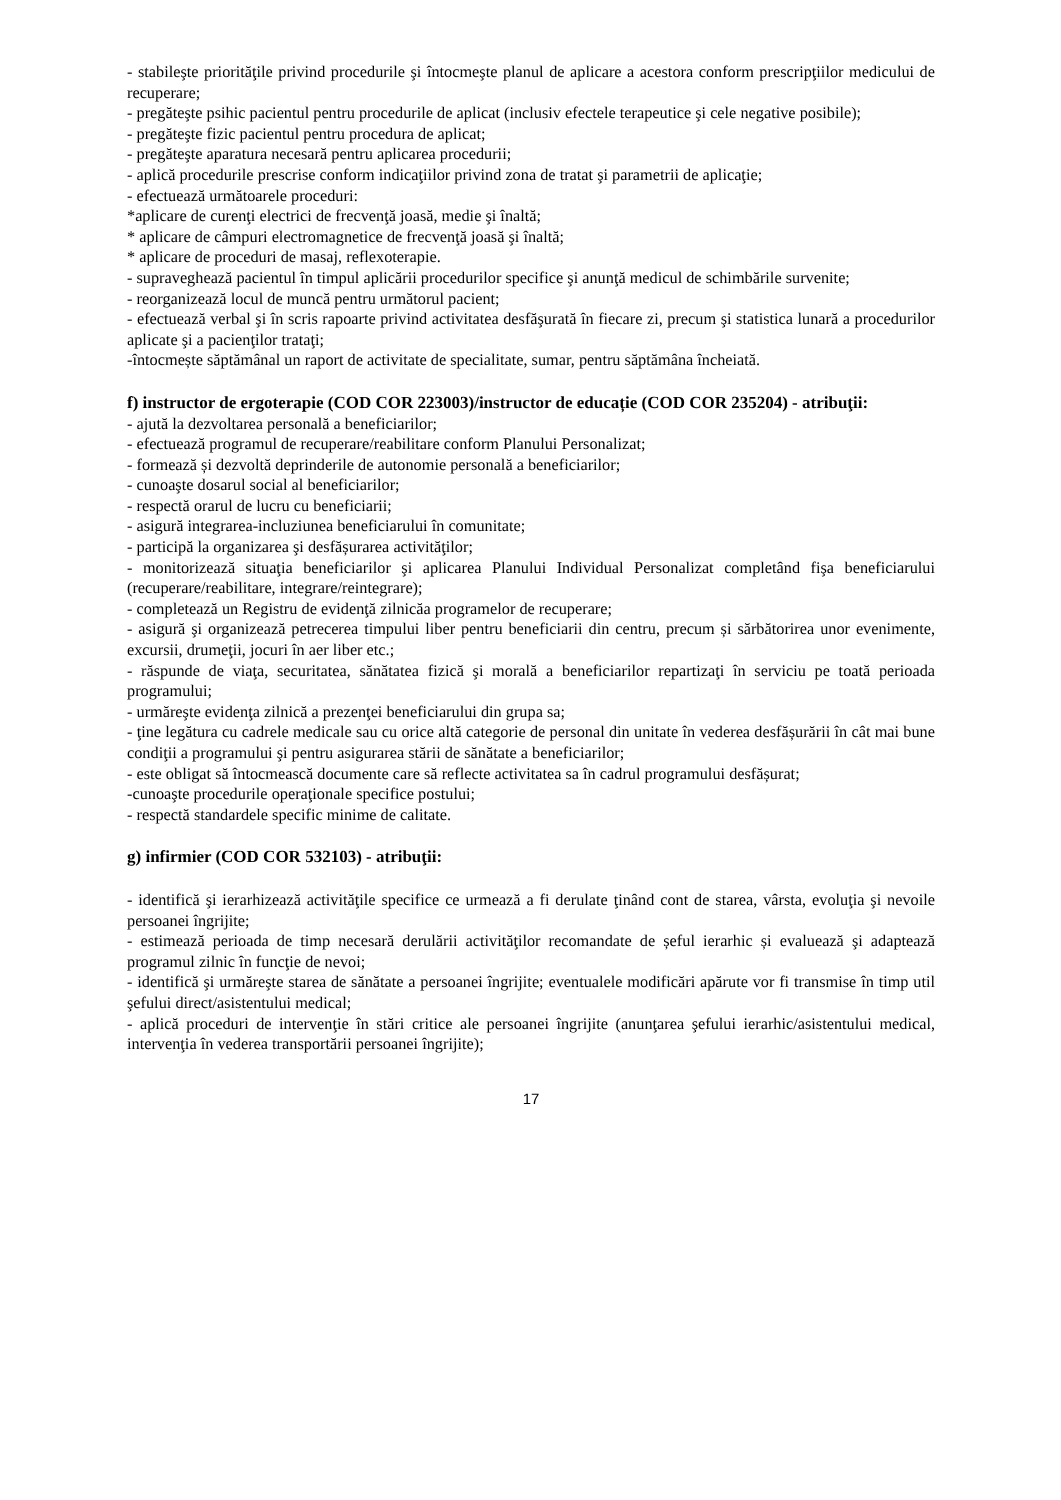- stabileşte priorităţile privind procedurile şi întocmeşte planul de aplicare a acestora conform prescripţiilor medicului de recuperare;
- pregăteşte psihic pacientul pentru procedurile de aplicat (inclusiv efectele terapeutice şi cele negative posibile);
- pregăteşte fizic pacientul pentru procedura de aplicat;
- pregăteşte aparatura necesară pentru aplicarea procedurii;
- aplică procedurile prescrise conform indicaţiilor privind zona de tratat şi parametrii de aplicaţie;
- efectuează următoarele proceduri:
*aplicare de curenţi electrici de frecvenţă joasă, medie şi înaltă;
* aplicare de câmpuri electromagnetice de frecvenţă joasă şi înaltă;
* aplicare de proceduri de masaj, reflexoterapie.
- supraveghează pacientul în timpul aplicării procedurilor specifice şi anunţă medicul de schimbările survenite;
- reorganizează locul de muncă pentru următorul pacient;
- efectuează verbal şi în scris rapoarte privind activitatea desfăşurată în fiecare zi, precum şi statistica lunară a procedurilor aplicate şi a pacienţilor trataţi;
-întocmește săptămânal un raport de activitate de specialitate, sumar, pentru săptămâna încheiată.
f) instructor de ergoterapie (COD COR 223003)/instructor de educație (COD COR 235204) - atribuţii:
- ajută la dezvoltarea personală a beneficiarilor;
- efectuează programul de recuperare/reabilitare conform Planului Personalizat;
- formează și dezvoltă deprinderile de autonomie personală a beneficiarilor;
- cunoaşte dosarul social al beneficiarilor;
- respectă orarul de lucru cu beneficiarii;
- asigură integrarea-incluziunea beneficiarului în comunitate;
- participă la organizarea şi desfășurarea activităţilor;
- monitorizează situaţia beneficiarilor şi aplicarea Planului Individual Personalizat completând fişa beneficiarului (recuperare/reabilitare, integrare/reintegrare);
- completează un Registru de evidenţă zilnicăa programelor de recuperare;
- asigură şi organizează petrecerea timpului liber pentru beneficiarii din centru, precum și sărbătorirea unor evenimente, excursii, drumeţii, jocuri în aer liber etc.;
- răspunde de viaţa, securitatea, sănătatea fizică şi morală a beneficiarilor repartizaţi în serviciu pe toată perioada programului;
- urmăreşte evidenţa zilnică a prezenţei beneficiarului din grupa sa;
- ţine legătura cu cadrele medicale sau cu orice altă categorie de personal din unitate în vederea desfășurării în cât mai bune condiţii a programului şi pentru asigurarea stării de sănătate a beneficiarilor;
- este obligat să întocmească documente care să reflecte activitatea sa în cadrul programului desfășurat;
-cunoaşte procedurile operaţionale specifice postului;
- respectă standardele specific minime de calitate.
g) infirmier (COD COR 532103) - atribuţii:
- identifică şi ierarhizează activităţile specifice ce urmează a fi derulate ţinând cont de starea, vârsta, evoluţia şi nevoile persoanei îngrijite;
- estimează perioada de timp necesară derulării activităţilor recomandate de șeful ierarhic și evaluează şi adaptează programul zilnic în funcţie de nevoi;
- identifică şi urmăreşte starea de sănătate a persoanei îngrijite; eventualele modificări apărute vor fi transmise în timp util şefului direct/asistentului medical;
- aplică proceduri de intervenţie în stări critice ale persoanei îngrijite (anunţarea şefului ierarhic/asistentului medical, intervenţia în vederea transportării persoanei îngrijite);
17